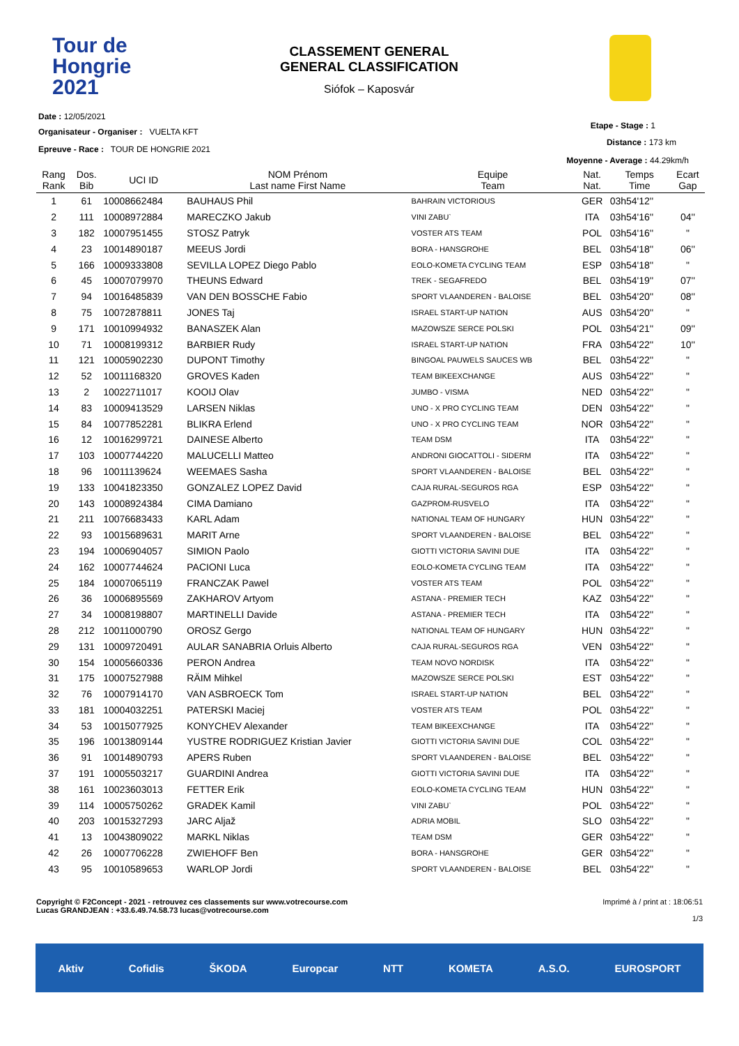Tour de
Hongrie
2021
CLASSEMENT GENERAL
GENERAL CLASSIFICATION
Siófok – Kaposvár
Date : 12/05/2021
Organisateur - Organiser : VUELTA KFT
Epreuve - Race : TOUR DE HONGRIE 2021
Etape - Stage : 1
Distance : 173 km
Moyenne - Average : 44.29km/h
| Rang Rank | Dos. Bib | UCI ID | NOM Prénom Last name First Name | Equipe Team | Nat. Nat. | Temps Time | Ecart Gap |
| --- | --- | --- | --- | --- | --- | --- | --- |
| 1 | 61 | 10008662484 | BAUHAUS Phil | BAHRAIN VICTORIOUS | GER | 03h54'12'' | |
| 2 | 111 | 10008972884 | MARECZKO Jakub | VINI ZABU` | ITA | 03h54'16'' | 04'' |
| 3 | 182 | 10007951455 | STOSZ Patryk | VOSTER ATS TEAM | POL | 03h54'16'' | " |
| 4 | 23 | 10014890187 | MEEUS Jordi | BORA - HANSGROHE | BEL | 03h54'18'' | 06'' |
| 5 | 166 | 10009333808 | SEVILLA LOPEZ Diego Pablo | EOLO-KOMETA CYCLING TEAM | ESP | 03h54'18'' | " |
| 6 | 45 | 10007079970 | THEUNS Edward | TREK - SEGAFREDO | BEL | 03h54'19'' | 07'' |
| 7 | 94 | 10016485839 | VAN DEN BOSSCHE Fabio | SPORT VLAANDEREN - BALOISE | BEL | 03h54'20'' | 08'' |
| 8 | 75 | 10072878811 | JONES Taj | ISRAEL START-UP NATION | AUS | 03h54'20'' | " |
| 9 | 171 | 10010994932 | BANASZEK Alan | MAZOWSZE SERCE POLSKI | POL | 03h54'21'' | 09'' |
| 10 | 71 | 10008199312 | BARBIER Rudy | ISRAEL START-UP NATION | FRA | 03h54'22'' | 10'' |
| 11 | 121 | 10005902230 | DUPONT Timothy | BINGOAL PAUWELS SAUCES WB | BEL | 03h54'22'' | " |
| 12 | 52 | 10011168320 | GROVES Kaden | TEAM BIKEEXCHANGE | AUS | 03h54'22'' | " |
| 13 | 2 | 10022711017 | KOOIJ Olav | JUMBO - VISMA | NED | 03h54'22'' | " |
| 14 | 83 | 10009413529 | LARSEN Niklas | UNO - X PRO CYCLING TEAM | DEN | 03h54'22'' | " |
| 15 | 84 | 10077852281 | BLIKRA Erlend | UNO - X PRO CYCLING TEAM | NOR | 03h54'22'' | " |
| 16 | 12 | 10016299721 | DAINESE Alberto | TEAM DSM | ITA | 03h54'22'' | " |
| 17 | 103 | 10007744220 | MALUCELLI Matteo | ANDRONI GIOCATTOLI - SIDERM | ITA | 03h54'22'' | " |
| 18 | 96 | 10011139624 | WEEMAES Sasha | SPORT VLAANDEREN - BALOISE | BEL | 03h54'22'' | " |
| 19 | 133 | 10041823350 | GONZALEZ LOPEZ David | CAJA RURAL-SEGUROS RGA | ESP | 03h54'22'' | " |
| 20 | 143 | 10008924384 | CIMA Damiano | GAZPROM-RUSVELO | ITA | 03h54'22'' | " |
| 21 | 211 | 10076683433 | KARL Adam | NATIONAL TEAM OF HUNGARY | HUN | 03h54'22'' | " |
| 22 | 93 | 10015689631 | MARIT Arne | SPORT VLAANDEREN - BALOISE | BEL | 03h54'22'' | " |
| 23 | 194 | 10006904057 | SIMION Paolo | GIOTTI VICTORIA SAVINI DUE | ITA | 03h54'22'' | " |
| 24 | 162 | 10007744624 | PACIONI Luca | EOLO-KOMETA CYCLING TEAM | ITA | 03h54'22'' | " |
| 25 | 184 | 10007065119 | FRANCZAK Pawel | VOSTER ATS TEAM | POL | 03h54'22'' | " |
| 26 | 36 | 10006895569 | ZAKHAROV Artyom | ASTANA - PREMIER TECH | KAZ | 03h54'22'' | " |
| 27 | 34 | 10008198807 | MARTINELLI Davide | ASTANA - PREMIER TECH | ITA | 03h54'22'' | " |
| 28 | 212 | 10011000790 | OROSZ Gergo | NATIONAL TEAM OF HUNGARY | HUN | 03h54'22'' | " |
| 29 | 131 | 10009720491 | AULAR SANABRIA Orluis Alberto | CAJA RURAL-SEGUROS RGA | VEN | 03h54'22'' | " |
| 30 | 154 | 10005660336 | PERON Andrea | TEAM NOVO NORDISK | ITA | 03h54'22'' | " |
| 31 | 175 | 10007527988 | RÄIM Mihkel | MAZOWSZE SERCE POLSKI | EST | 03h54'22'' | " |
| 32 | 76 | 10007914170 | VAN ASBROECK Tom | ISRAEL START-UP NATION | BEL | 03h54'22'' | " |
| 33 | 181 | 10004032251 | PATERSKI Maciej | VOSTER ATS TEAM | POL | 03h54'22'' | " |
| 34 | 53 | 10015077925 | KONYCHEV Alexander | TEAM BIKEEXCHANGE | ITA | 03h54'22'' | " |
| 35 | 196 | 10013809144 | YUSTRE RODRIGUEZ Kristian Javier | GIOTTI VICTORIA SAVINI DUE | COL | 03h54'22'' | " |
| 36 | 91 | 10014890793 | APERS Ruben | SPORT VLAANDEREN - BALOISE | BEL | 03h54'22'' | " |
| 37 | 191 | 10005503217 | GUARDINI Andrea | GIOTTI VICTORIA SAVINI DUE | ITA | 03h54'22'' | " |
| 38 | 161 | 10023603013 | FETTER Erik | EOLO-KOMETA CYCLING TEAM | HUN | 03h54'22'' | " |
| 39 | 114 | 10005750262 | GRADEK Kamil | VINI ZABU` | POL | 03h54'22'' | " |
| 40 | 203 | 10015327293 | JARC Aljaž | ADRIA MOBIL | SLO | 03h54'22'' | " |
| 41 | 13 | 10043809022 | MARKL Niklas | TEAM DSM | GER | 03h54'22'' | " |
| 42 | 26 | 10007706228 | ZWIEHOFF Ben | BORA - HANSGROHE | GER | 03h54'22'' | " |
| 43 | 95 | 10010589653 | WARLOP Jordi | SPORT VLAANDEREN - BALOISE | BEL | 03h54'22'' | " |
Copyright © F2Concept - 2021 - retrouvez ces classements sur www.votrecourse.com
Lucas GRANDJEAN : +33.6.49.74.58.73 lucas@votrecourse.com
Imprimé à / print at : 18:06:51
1/3
Aktiv Cofidis ŠKODA Europcar NTT KOMETA A.S.O. EUROSPORT